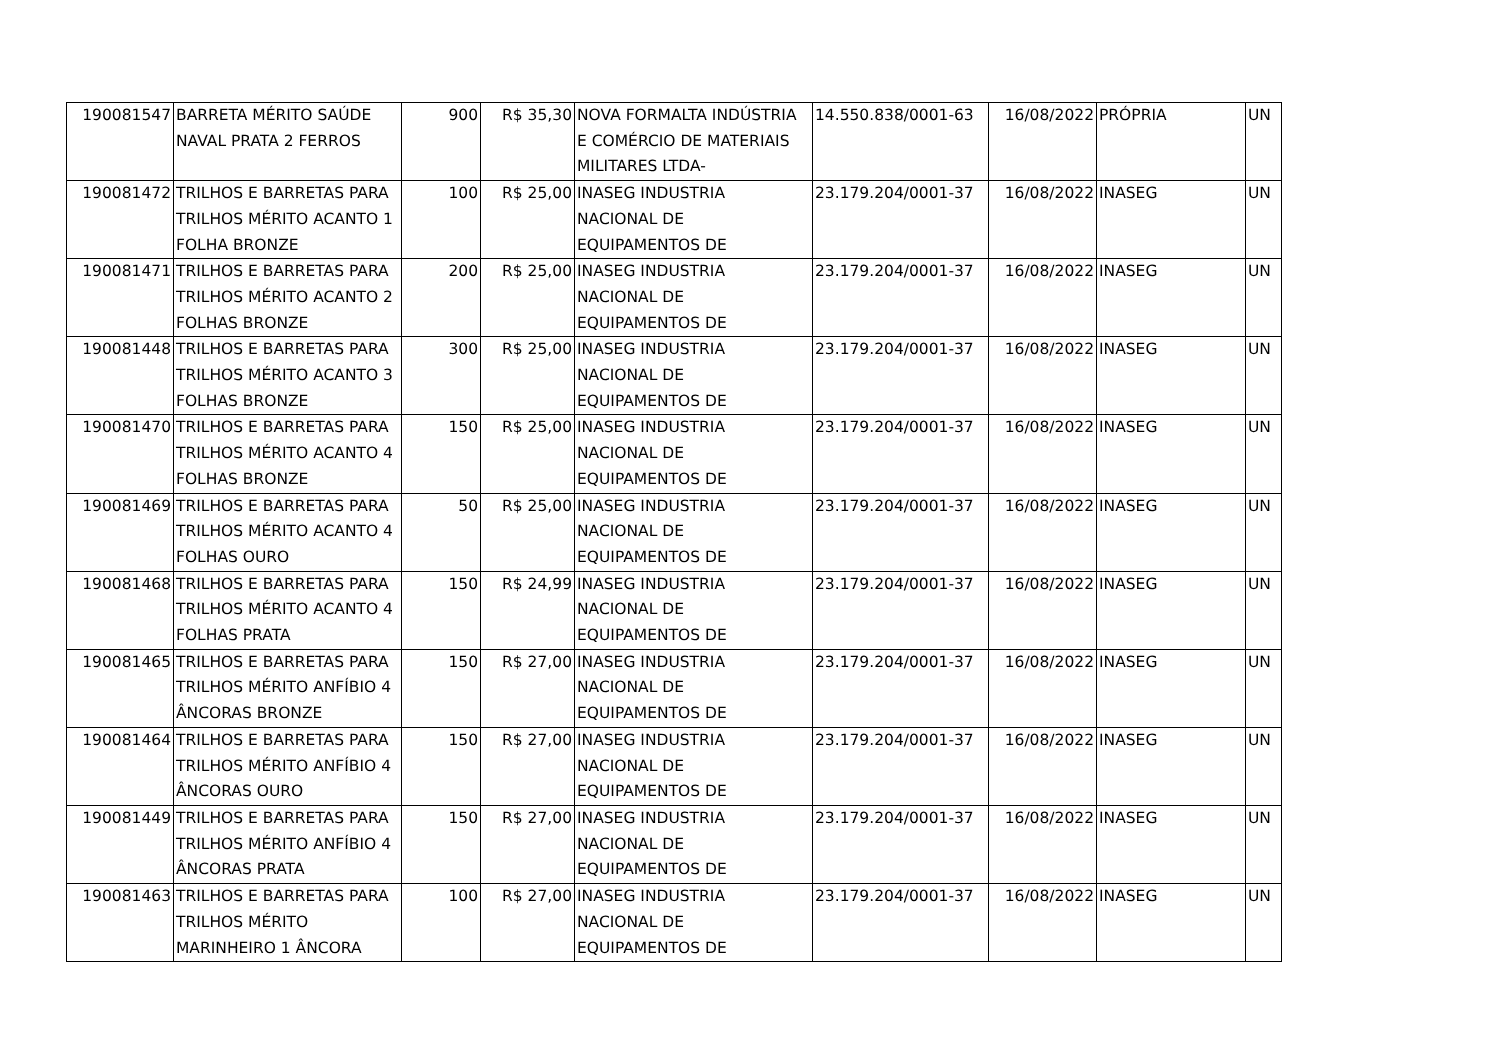| 190081547 | BARRETA MÉRITO SAÚDE NAVAL PRATA 2 FERROS | 900 | R$ 35,30 | NOVA FORMALTA INDÚSTRIA E COMÉRCIO DE MATERIAIS MILITARES LTDA- | 14.550.838/0001-63 | 16/08/2022 | PRÓPRIA | UN |
| 190081472 | TRILHOS E BARRETAS PARA TRILHOS MÉRITO ACANTO 1 FOLHA BRONZE | 100 | R$ 25,00 | INASEG INDUSTRIA NACIONAL DE EQUIPAMENTOS DE | 23.179.204/0001-37 | 16/08/2022 | INASEG | UN |
| 190081471 | TRILHOS E BARRETAS PARA TRILHOS MÉRITO ACANTO 2 FOLHAS BRONZE | 200 | R$ 25,00 | INASEG INDUSTRIA NACIONAL DE EQUIPAMENTOS DE | 23.179.204/0001-37 | 16/08/2022 | INASEG | UN |
| 190081448 | TRILHOS E BARRETAS PARA TRILHOS MÉRITO ACANTO 3 FOLHAS BRONZE | 300 | R$ 25,00 | INASEG INDUSTRIA NACIONAL DE EQUIPAMENTOS DE | 23.179.204/0001-37 | 16/08/2022 | INASEG | UN |
| 190081470 | TRILHOS E BARRETAS PARA TRILHOS MÉRITO ACANTO 4 FOLHAS BRONZE | 150 | R$ 25,00 | INASEG INDUSTRIA NACIONAL DE EQUIPAMENTOS DE | 23.179.204/0001-37 | 16/08/2022 | INASEG | UN |
| 190081469 | TRILHOS E BARRETAS PARA TRILHOS MÉRITO ACANTO 4 FOLHAS OURO | 50 | R$ 25,00 | INASEG INDUSTRIA NACIONAL DE EQUIPAMENTOS DE | 23.179.204/0001-37 | 16/08/2022 | INASEG | UN |
| 190081468 | TRILHOS E BARRETAS PARA TRILHOS MÉRITO ACANTO 4 FOLHAS PRATA | 150 | R$ 24,99 | INASEG INDUSTRIA NACIONAL DE EQUIPAMENTOS DE | 23.179.204/0001-37 | 16/08/2022 | INASEG | UN |
| 190081465 | TRILHOS E BARRETAS PARA TRILHOS MÉRITO ANFÍBIO 4 ÂNCORAS BRONZE | 150 | R$ 27,00 | INASEG INDUSTRIA NACIONAL DE EQUIPAMENTOS DE | 23.179.204/0001-37 | 16/08/2022 | INASEG | UN |
| 190081464 | TRILHOS E BARRETAS PARA TRILHOS MÉRITO ANFÍBIO 4 ÂNCORAS OURO | 150 | R$ 27,00 | INASEG INDUSTRIA NACIONAL DE EQUIPAMENTOS DE | 23.179.204/0001-37 | 16/08/2022 | INASEG | UN |
| 190081449 | TRILHOS E BARRETAS PARA TRILHOS MÉRITO ANFÍBIO 4 ÂNCORAS PRATA | 150 | R$ 27,00 | INASEG INDUSTRIA NACIONAL DE EQUIPAMENTOS DE | 23.179.204/0001-37 | 16/08/2022 | INASEG | UN |
| 190081463 | TRILHOS E BARRETAS PARA TRILHOS MÉRITO MARINHEIRO 1 ÂNCORA | 100 | R$ 27,00 | INASEG INDUSTRIA NACIONAL DE EQUIPAMENTOS DE | 23.179.204/0001-37 | 16/08/2022 | INASEG | UN |